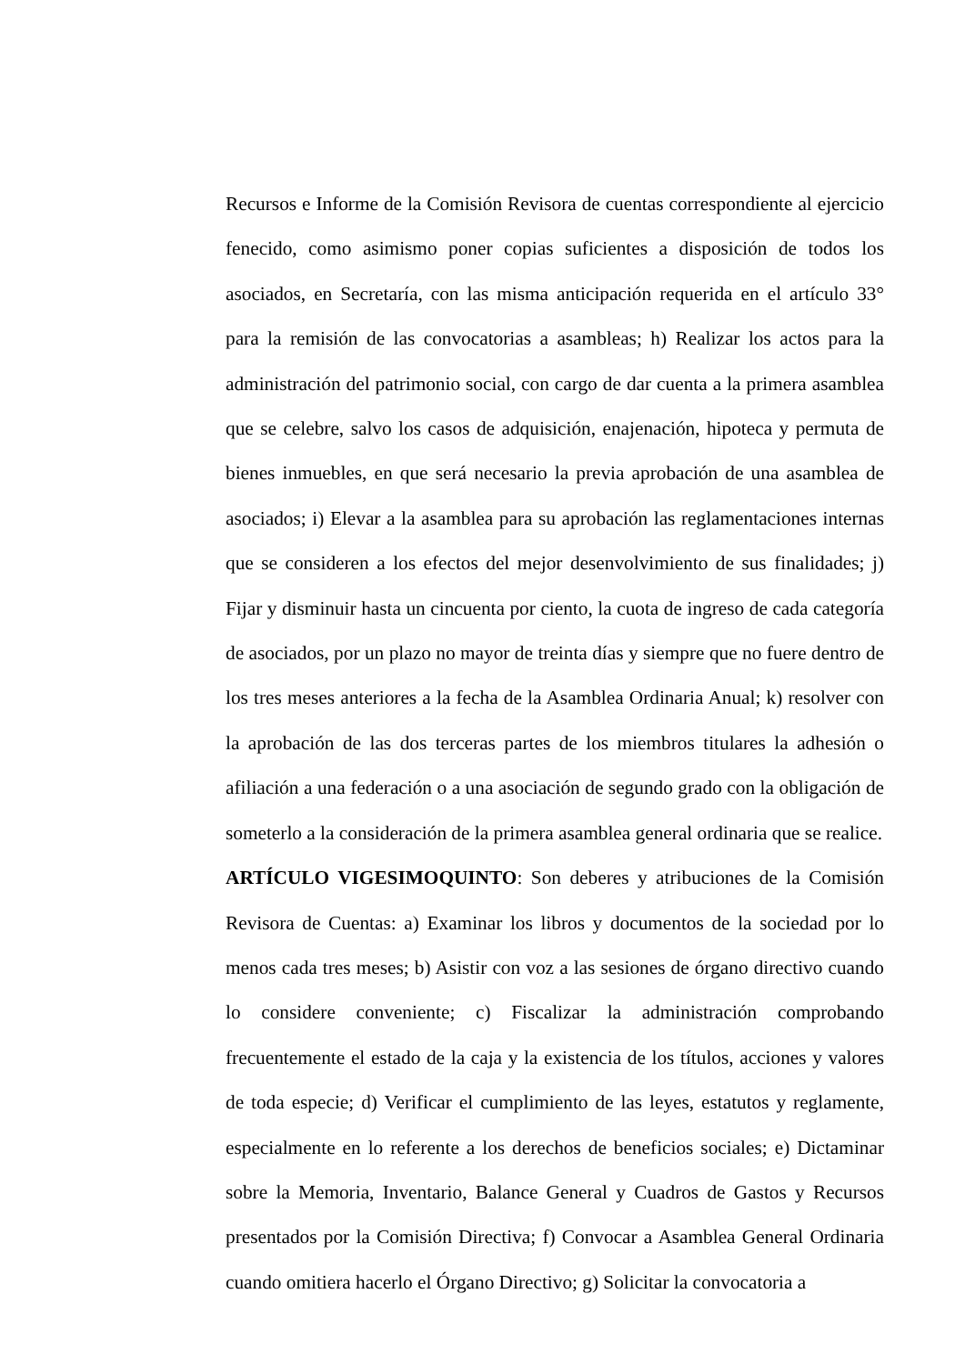Recursos e Informe de la Comisión Revisora de cuentas correspondiente al ejercicio fenecido, como asimismo poner copias suficientes a disposición de todos los asociados, en Secretaría, con las misma anticipación requerida en el artículo 33° para la remisión de las convocatorias a asambleas; h) Realizar los actos para la administración del patrimonio social, con cargo de dar cuenta a la primera asamblea que se celebre, salvo los casos de adquisición, enajenación, hipoteca y permuta de bienes inmuebles, en que será necesario la previa aprobación de una asamblea de asociados; i) Elevar a la asamblea para su aprobación las reglamentaciones internas que se consideren a los efectos del mejor desenvolvimiento de sus finalidades; j) Fijar y disminuir hasta un cincuenta por ciento, la cuota de ingreso de cada categoría de asociados, por un plazo no mayor de treinta días y siempre que no fuere dentro de los tres meses anteriores a la fecha de la Asamblea Ordinaria Anual; k) resolver con la aprobación de las dos terceras partes de los miembros titulares la adhesión o afiliación a una federación o a una asociación de segundo grado con la obligación de someterlo a la consideración de la primera asamblea general ordinaria que se realice.
ARTÍCULO VIGESIMOQUINTO: Son deberes y atribuciones de la Comisión Revisora de Cuentas: a) Examinar los libros y documentos de la sociedad por lo menos cada tres meses; b) Asistir con voz a las sesiones de órgano directivo cuando lo considere conveniente; c) Fiscalizar la administración comprobando frecuentemente el estado de la caja y la existencia de los títulos, acciones y valores de toda especie; d) Verificar el cumplimiento de las leyes, estatutos y reglamente, especialmente en lo referente a los derechos de beneficios sociales; e) Dictaminar sobre la Memoria, Inventario, Balance General y Cuadros de Gastos y Recursos presentados por la Comisión Directiva; f) Convocar a Asamblea General Ordinaria cuando omitiera hacerlo el Órgano Directivo; g) Solicitar la convocatoria a